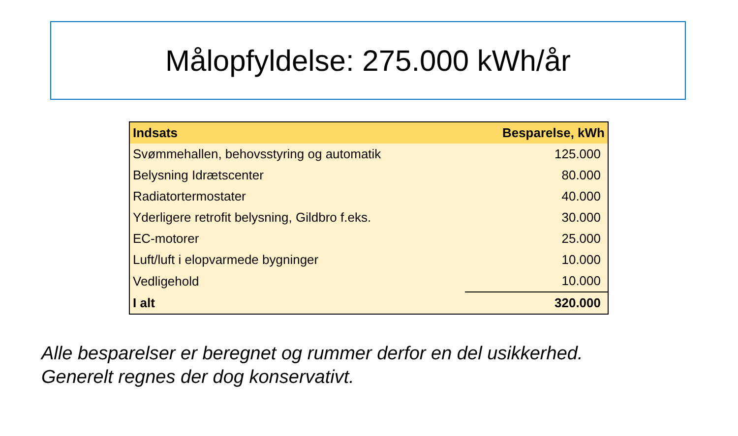Målopfyldelse: 275.000 kWh/år
| Indsats | Besparelse, kWh |
| --- | --- |
| Svømmehallen, behovsstyring og automatik | 125.000 |
| Belysning Idrætscenter | 80.000 |
| Radiatortermostater | 40.000 |
| Yderligere retrofit belysning, Gildbro f.eks. | 30.000 |
| EC-motorer | 25.000 |
| Luft/luft i elopvarmede bygninger | 10.000 |
| Vedligehold | 10.000 |
| I alt | 320.000 |
Alle besparelser er beregnet og rummer derfor en del usikkerhed.
Generelt regnes der dog konservativt.